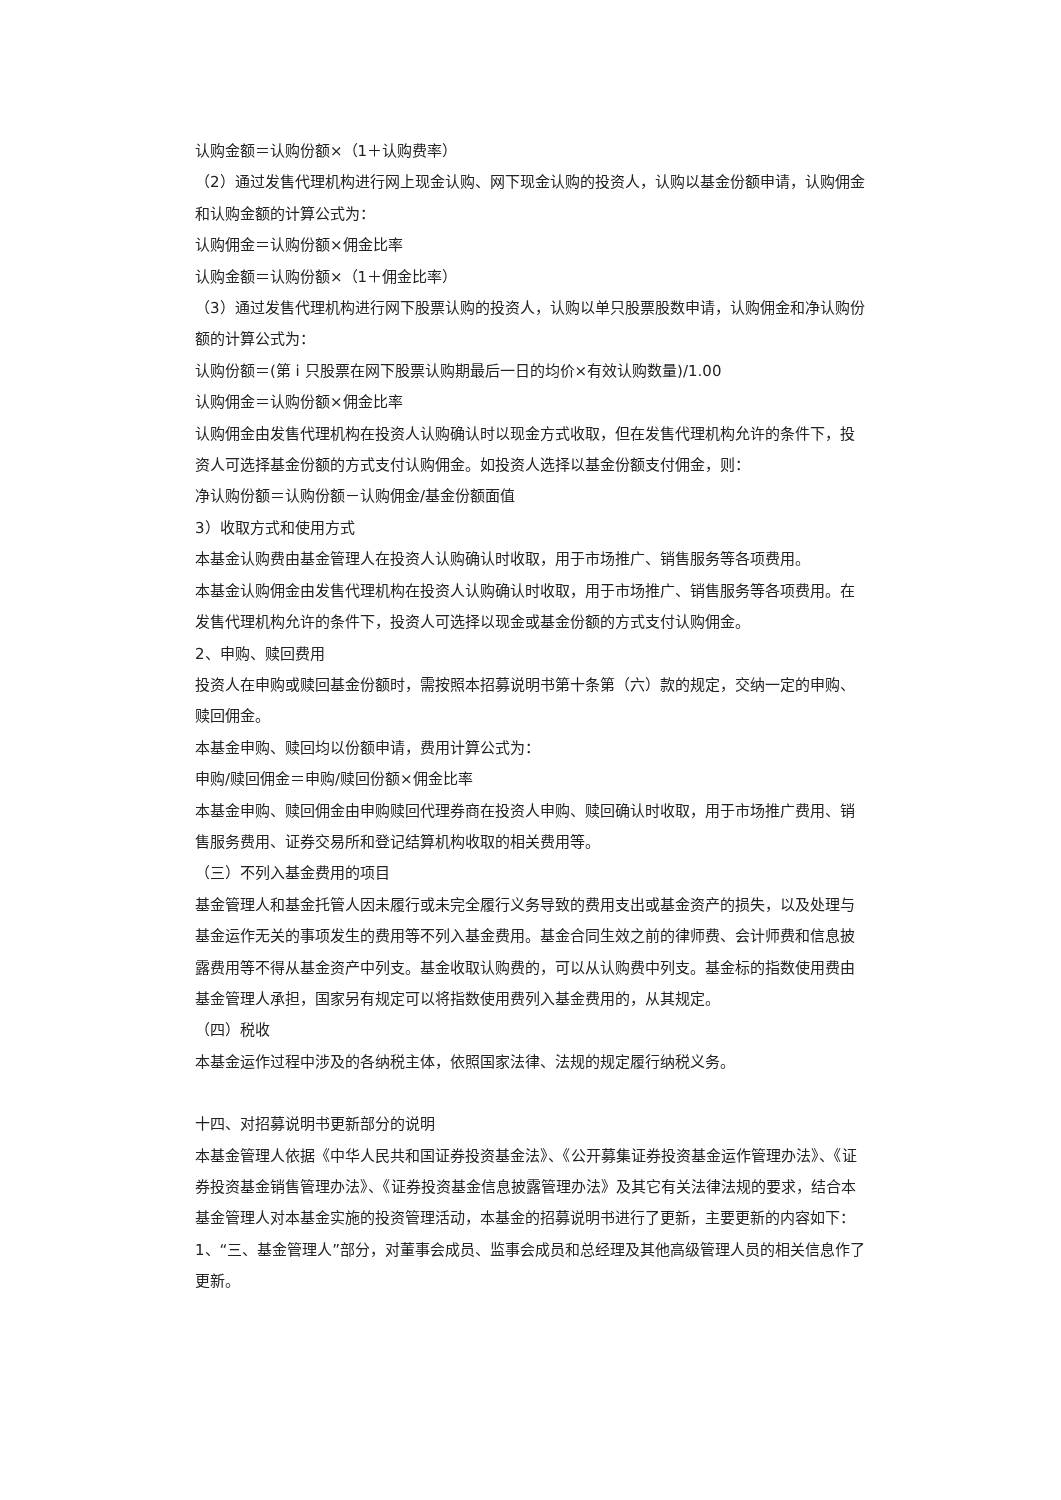认购金额＝认购份额×（1＋认购费率）
（2）通过发售代理机构进行网上现金认购、网下现金认购的投资人，认购以基金份额申请，认购佣金和认购金额的计算公式为：
认购佣金＝认购份额×佣金比率
认购金额＝认购份额×（1＋佣金比率）
（3）通过发售代理机构进行网下股票认购的投资人，认购以单只股票股数申请，认购佣金和净认购份额的计算公式为：
认购份额＝(第 i 只股票在网下股票认购期最后一日的均价×有效认购数量)/1.00
认购佣金＝认购份额×佣金比率
认购佣金由发售代理机构在投资人认购确认时以现金方式收取，但在发售代理机构允许的条件下，投资人可选择基金份额的方式支付认购佣金。如投资人选择以基金份额支付佣金，则：
净认购份额＝认购份额－认购佣金/基金份额面值
3）收取方式和使用方式
本基金认购费由基金管理人在投资人认购确认时收取，用于市场推广、销售服务等各项费用。
本基金认购佣金由发售代理机构在投资人认购确认时收取，用于市场推广、销售服务等各项费用。在发售代理机构允许的条件下，投资人可选择以现金或基金份额的方式支付认购佣金。
2、申购、赎回费用
投资人在申购或赎回基金份额时，需按照本招募说明书第十条第（六）款的规定，交纳一定的申购、赎回佣金。
本基金申购、赎回均以份额申请，费用计算公式为：
申购/赎回佣金＝申购/赎回份额×佣金比率
本基金申购、赎回佣金由申购赎回代理券商在投资人申购、赎回确认时收取，用于市场推广费用、销售服务费用、证券交易所和登记结算机构收取的相关费用等。
（三）不列入基金费用的项目
基金管理人和基金托管人因未履行或未完全履行义务导致的费用支出或基金资产的损失，以及处理与基金运作无关的事项发生的费用等不列入基金费用。基金合同生效之前的律师费、会计师费和信息披露费用等不得从基金资产中列支。基金收取认购费的，可以从认购费中列支。基金标的指数使用费由基金管理人承担，国家另有规定可以将指数使用费列入基金费用的，从其规定。
（四）税收
本基金运作过程中涉及的各纳税主体，依照国家法律、法规的规定履行纳税义务。
十四、对招募说明书更新部分的说明
本基金管理人依据《中华人民共和国证券投资基金法》、《公开募集证券投资基金运作管理办法》、《证券投资基金销售管理办法》、《证券投资基金信息披露管理办法》及其它有关法律法规的要求，结合本基金管理人对本基金实施的投资管理活动，本基金的招募说明书进行了更新，主要更新的内容如下：
1、“三、基金管理人”部分，对董事会成员、监事会成员和总经理及其他高级管理人员的相关信息作了更新。